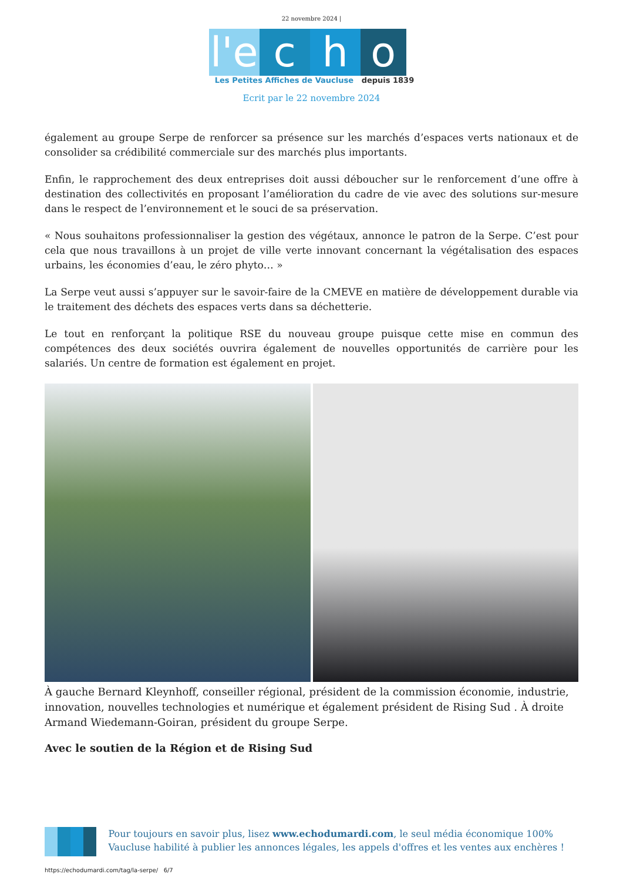22 novembre 2024 |
l'e c h o
Les Petites Affiches de Vaucluse depuis 1839
Ecrit par le 22 novembre 2024
également au groupe Serpe de renforcer sa présence sur les marchés d’espaces verts nationaux et de consolider sa crédibilité commerciale sur des marchés plus importants.
Enfin, le rapprochement des deux entreprises doit aussi déboucher sur le renforcement d’une offre à destination des collectivités en proposant l’amélioration du cadre de vie avec des solutions sur-mesure dans le respect de l’environnement et le souci de sa préservation.
« Nous souhaitons professionnaliser la gestion des végétaux, annonce le patron de la Serpe. C’est pour cela que nous travaillons à un projet de ville verte innovant concernant la végétalisation des espaces urbains, les économies d’eau, le zéro phyto… »
La Serpe veut aussi s’appuyer sur le savoir-faire de la CMEVE en matière de développement durable via le traitement des déchets des espaces verts dans sa déchetterie.
Le tout en renforçant la politique RSE du nouveau groupe puisque cette mise en commun des compétences des deux sociétés ouvrira également de nouvelles opportunités de carrière pour les salariés. Un centre de formation est également en projet.
À gauche Bernard Kleynhoff, conseiller régional, président de la commission économie, industrie, innovation, nouvelles technologies et numérique et également président de Rising Sud . À droite Armand Wiedemann-Goiran, président du groupe Serpe.
Avec le soutien de la Région et de Rising Sud
Pour toujours en savoir plus, lisez www.echodumardi.com, le seul média économique 100% Vaucluse habilité à publier les annonces légales, les appels d'offres et les ventes aux enchères !
https://echodumardi.com/tag/la-serpe/ 6/7